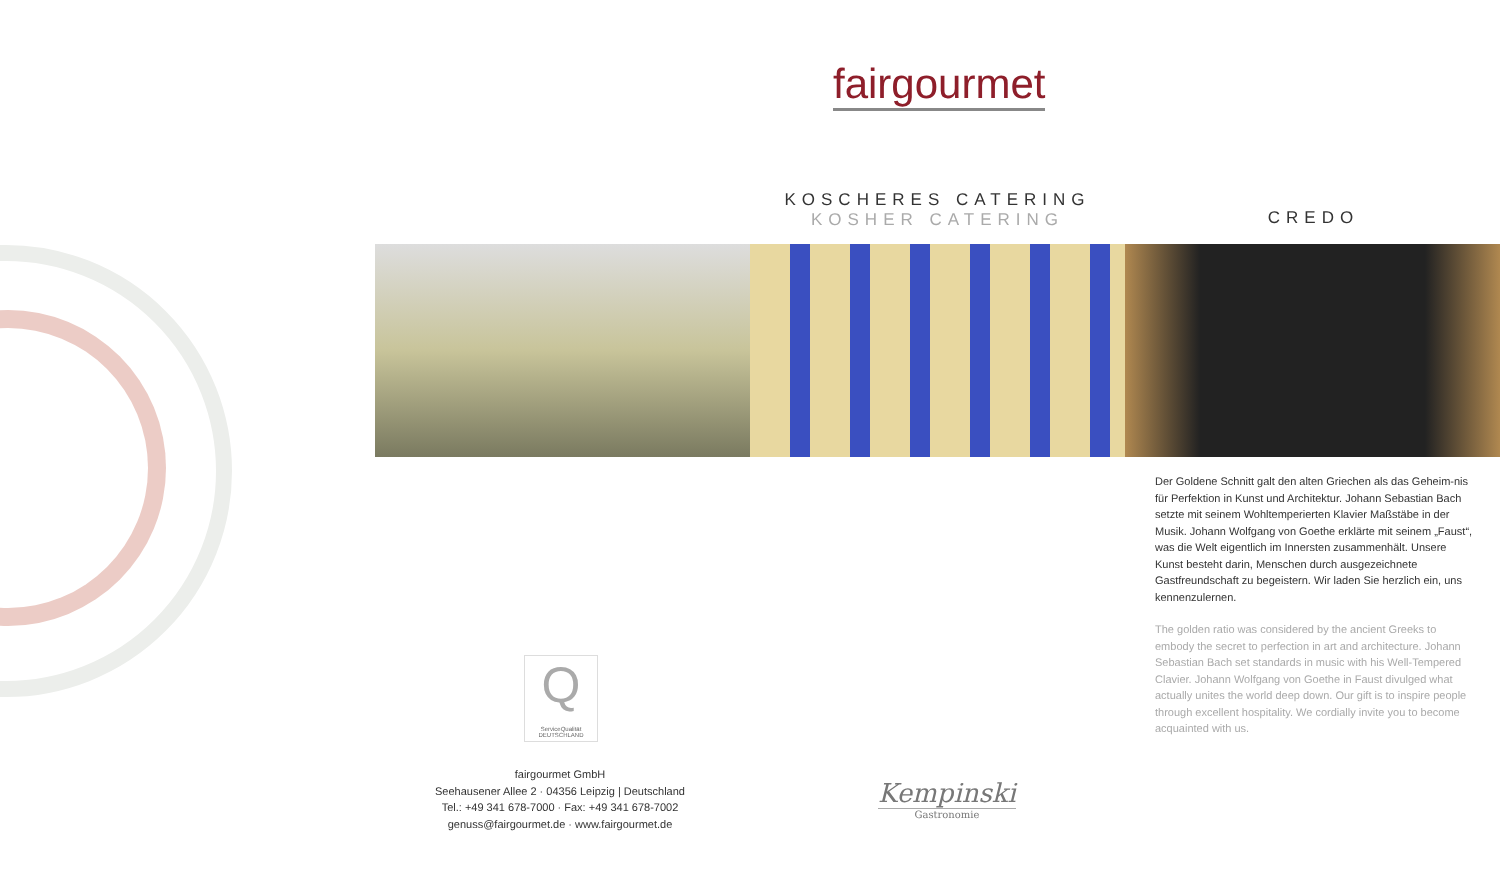fairgourmet
KOSCHERES CATERING
KOSHER CATERING
CREDO
Der Goldene Schnitt galt den alten Griechen als das Geheim-nis für Perfektion in Kunst und Architektur. Johann Sebastian Bach setzte mit seinem Wohltemperierten Klavier Maßstäbe in der Musik. Johann Wolfgang von Goethe erklärte mit seinem „Faust“, was die Welt eigentlich im Innersten zusammenhält. Unsere Kunst besteht darin, Menschen durch ausgezeichnete Gastfreundschaft zu begeistern. Wir laden Sie herzlich ein, uns kennenzulernen.
The golden ratio was considered by the ancient Greeks to embody the secret to perfection in art and architecture. Johann Sebastian Bach set standards in music with his Well-Tempered Clavier. Johann Wolfgang von Goethe in Faust divulged what actually unites the world deep down. Our gift is to inspire people through excellent hospitality. We cordially invite you to become acquainted with us.
Q
ServiceQualität DEUTSCHLAND
fairgourmet GmbH
Seehausener Allee 2 · 04356 Leipzig | Deutschland
Tel.: +49 341 678-7000 · Fax: +49 341 678-7002
genuss@fairgourmet.de · www.fairgourmet.de
Kempinski
Gastronomie